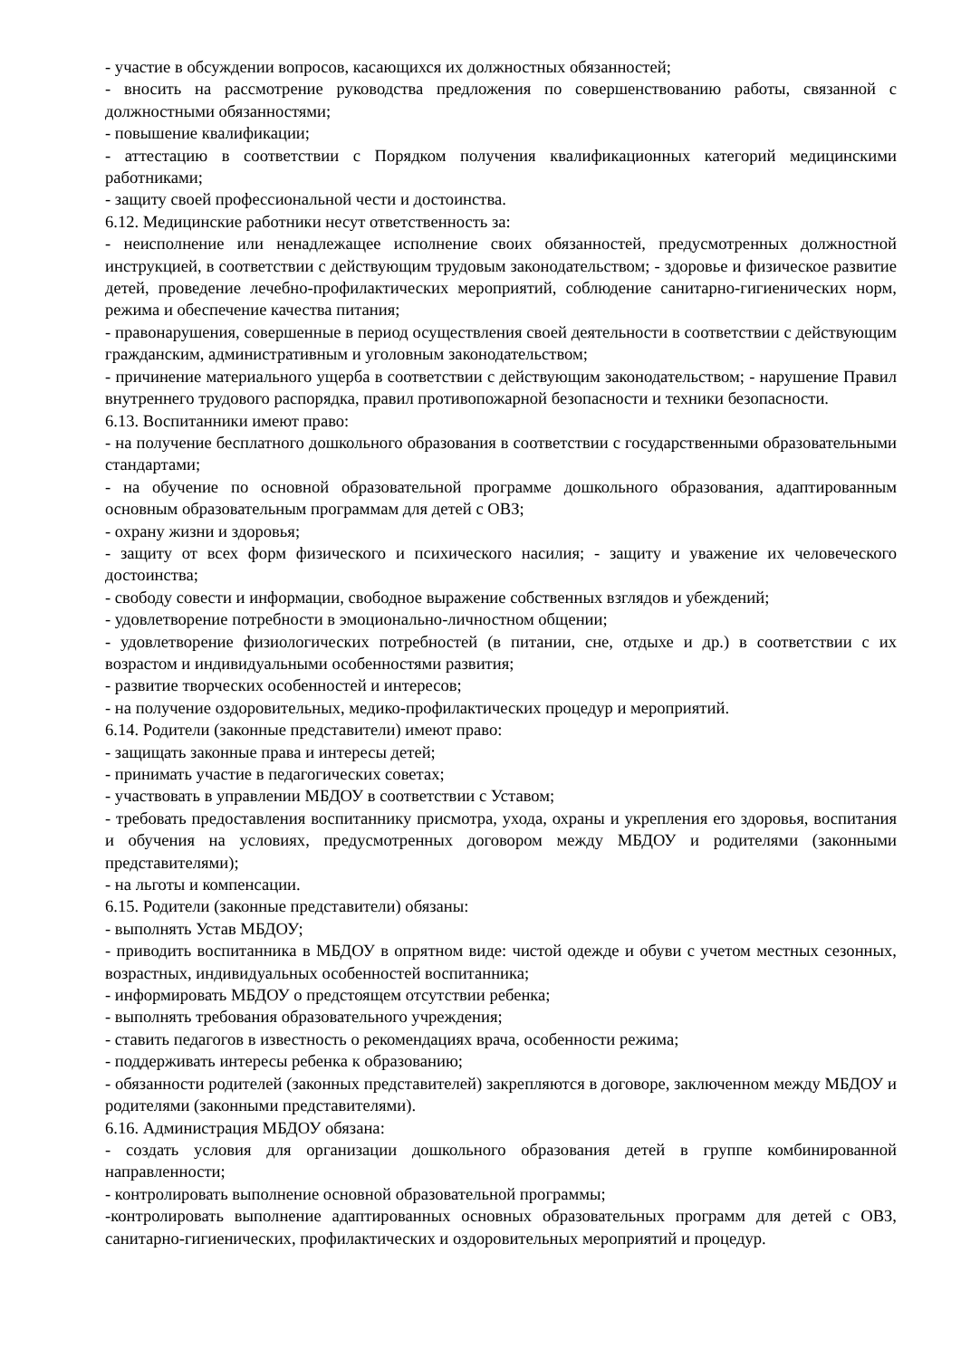- участие в обсуждении вопросов, касающихся их должностных обязанностей;
- вносить на рассмотрение руководства предложения по совершенствованию работы, связанной с должностными обязанностями;
- повышение квалификации;
- аттестацию в соответствии с Порядком получения квалификационных категорий медицинскими работниками;
- защиту своей профессиональной чести и достоинства.
6.12. Медицинские работники несут ответственность за:
- неисполнение или ненадлежащее исполнение своих обязанностей, предусмотренных должностной инструкцией, в соответствии с действующим трудовым законодательством; - здоровье и физическое развитие детей, проведение лечебно-профилактических мероприятий, соблюдение санитарно-гигиенических норм, режима и обеспечение качества питания;
- правонарушения, совершенные в период осуществления своей деятельности в соответствии с действующим гражданским, административным и уголовным законодательством;
- причинение материального ущерба в соответствии с действующим законодательством; - нарушение Правил внутреннего трудового распорядка, правил противопожарной безопасности и техники безопасности.
6.13. Воспитанники имеют право:
- на получение бесплатного дошкольного образования в соответствии с государственными образовательными стандартами;
- на обучение по основной образовательной программе дошкольного образования, адаптированным основным образовательным программам для детей с ОВЗ;
- охрану жизни и здоровья;
- защиту от всех форм физического и психического насилия; - защиту и уважение их человеческого достоинства;
- свободу совести и информации, свободное выражение собственных взглядов и убеждений;
- удовлетворение потребности в эмоционально-личностном общении;
- удовлетворение физиологических потребностей (в питании, сне, отдыхе и др.) в соответствии с их возрастом и индивидуальными особенностями развития;
- развитие творческих особенностей и интересов;
- на получение оздоровительных, медико-профилактических процедур и мероприятий.
6.14. Родители (законные представители) имеют право:
- защищать законные права и интересы детей;
- принимать участие в педагогических советах;
- участвовать в управлении МБДОУ в соответствии с Уставом;
- требовать предоставления воспитаннику присмотра, ухода, охраны и укрепления его здоровья, воспитания и обучения на условиях, предусмотренных договором между МБДОУ и родителями (законными представителями);
- на льготы и компенсации.
6.15. Родители (законные представители) обязаны:
- выполнять Устав МБДОУ;
- приводить воспитанника в МБДОУ в опрятном виде: чистой одежде и обуви с учетом местных сезонных, возрастных, индивидуальных особенностей воспитанника;
- информировать МБДОУ о предстоящем отсутствии ребенка;
- выполнять требования образовательного учреждения;
- ставить педагогов в известность о рекомендациях врача, особенности режима;
- поддерживать интересы ребенка к образованию;
- обязанности родителей (законных представителей) закрепляются в договоре, заключенном между МБДОУ и родителями (законными представителями).
6.16. Администрация МБДОУ обязана:
- создать условия для организации дошкольного образования детей в группе комбинированной направленности;
- контролировать выполнение основной образовательной программы;
-контролировать выполнение адаптированных основных образовательных программ для детей с ОВЗ, санитарно-гигиенических, профилактических и оздоровительных мероприятий и процедур.